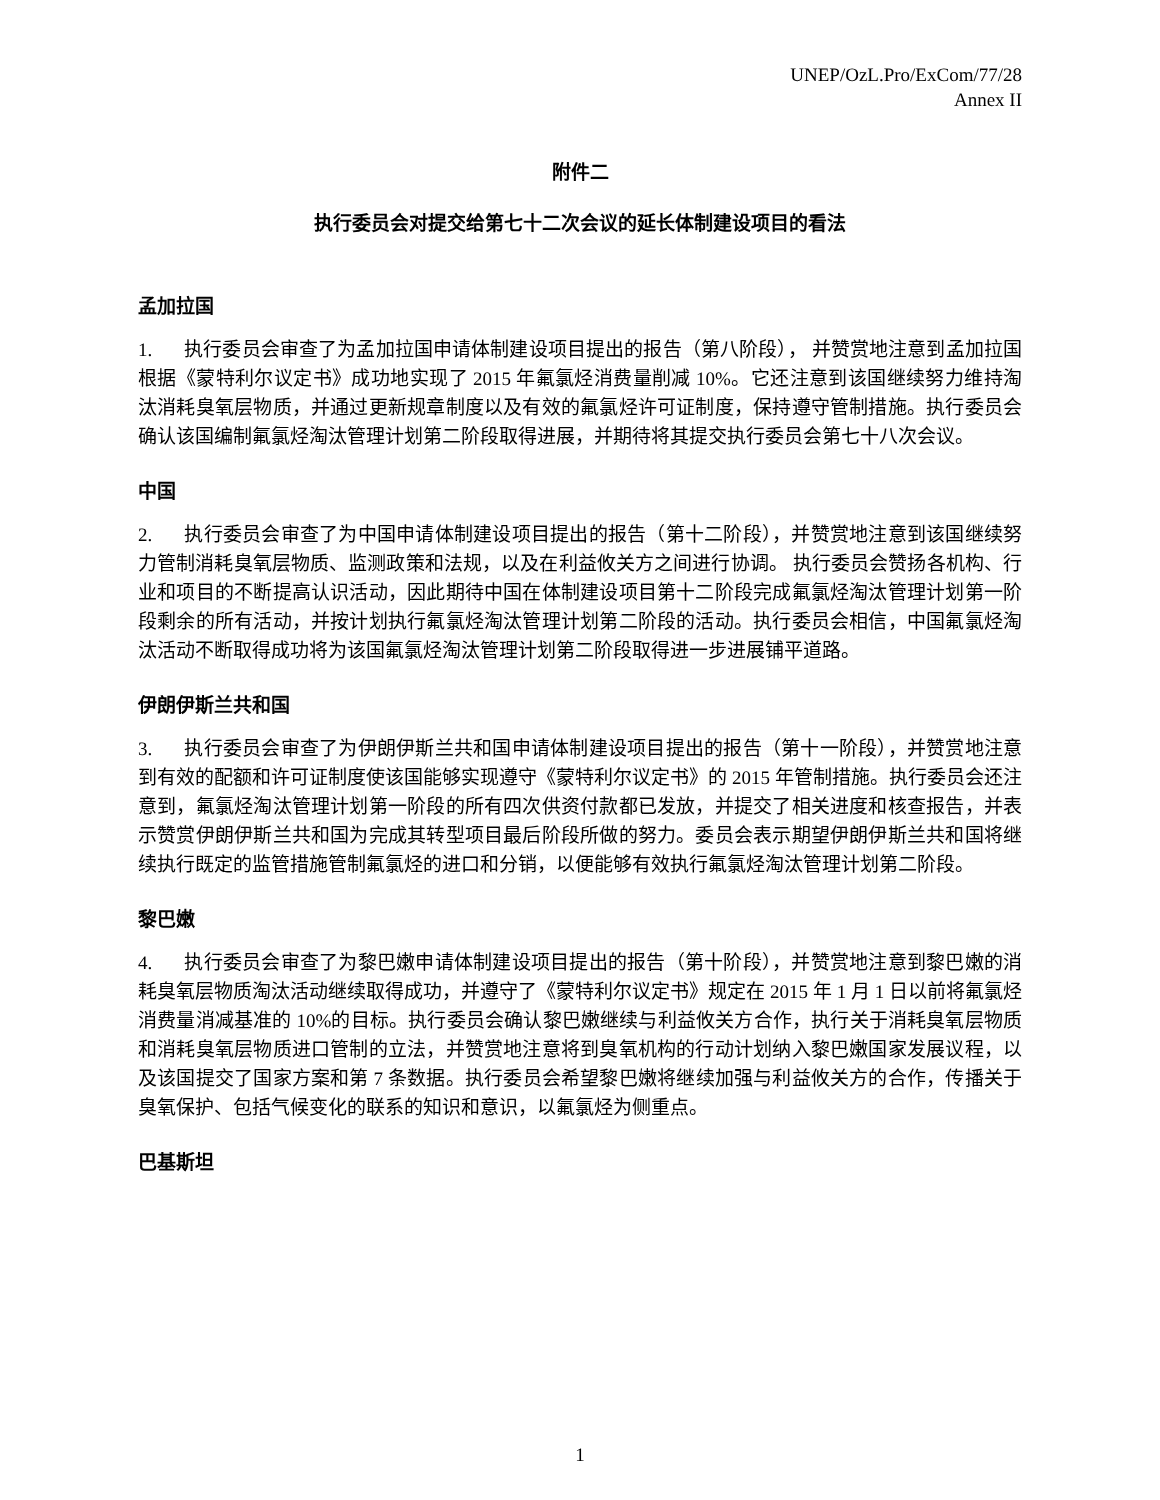UNEP/OzL.Pro/ExCom/77/28
Annex II
附件二
执行委员会对提交给第七十二次会议的延长体制建设项目的看法
孟加拉国
1. 执行委员会审查了为孟加拉国申请体制建设项目提出的报告（第八阶段）， 并赞赏地注意到孟加拉国根据《蒙特利尔议定书》成功地实现了 2015 年氟氯烃消费量削减 10%。它还注意到该国继续努力维持淘汰消耗臭氧层物质，并通过更新规章制度以及有效的氟氯烃许可证制度，保持遵守管制措施。执行委员会确认该国编制氟氯烃淘汰管理计划第二阶段取得进展，并期待将其提交执行委员会第七十八次会议。
中国
2. 执行委员会审查了为中国申请体制建设项目提出的报告（第十二阶段），并赞赏地注意到该国继续努力管制消耗臭氧层物质、监测政策和法规，以及在利益攸关方之间进行协调。 执行委员会赞扬各机构、行业和项目的不断提高认识活动，因此期待中国在体制建设项目第十二阶段完成氟氯烃淘汰管理计划第一阶段剩余的所有活动，并按计划执行氟氯烃淘汰管理计划第二阶段的活动。执行委员会相信，中国氟氯烃淘汰活动不断取得成功将为该国氟氯烃淘汰管理计划第二阶段取得进一步进展铺平道路。
伊朗伊斯兰共和国
3. 执行委员会审查了为伊朗伊斯兰共和国申请体制建设项目提出的报告（第十一阶段），并赞赏地注意到有效的配额和许可证制度使该国能够实现遵守《蒙特利尔议定书》的 2015 年管制措施。执行委员会还注意到，氟氯烃淘汰管理计划第一阶段的所有四次供资付款都已发放，并提交了相关进度和核查报告，并表示赞赏伊朗伊斯兰共和国为完成其转型项目最后阶段所做的努力。委员会表示期望伊朗伊斯兰共和国将继续执行既定的监管措施管制氟氯烃的进口和分销，以便能够有效执行氟氯烃淘汰管理计划第二阶段。
黎巴嫩
4. 执行委员会审查了为黎巴嫩申请体制建设项目提出的报告（第十阶段），并赞赏地注意到黎巴嫩的消耗臭氧层物质淘汰活动继续取得成功，并遵守了《蒙特利尔议定书》规定在 2015 年 1 月 1 日以前将氟氯烃消费量消减基准的 10%的目标。执行委员会确认黎巴嫩继续与利益攸关方合作，执行关于消耗臭氧层物质和消耗臭氧层物质进口管制的立法，并赞赏地注意将到臭氧机构的行动计划纳入黎巴嫩国家发展议程，以及该国提交了国家方案和第 7 条数据。执行委员会希望黎巴嫩将继续加强与利益攸关方的合作，传播关于臭氧保护、包括气候变化的联系的知识和意识，以氟氯烃为侧重点。
巴基斯坦
1